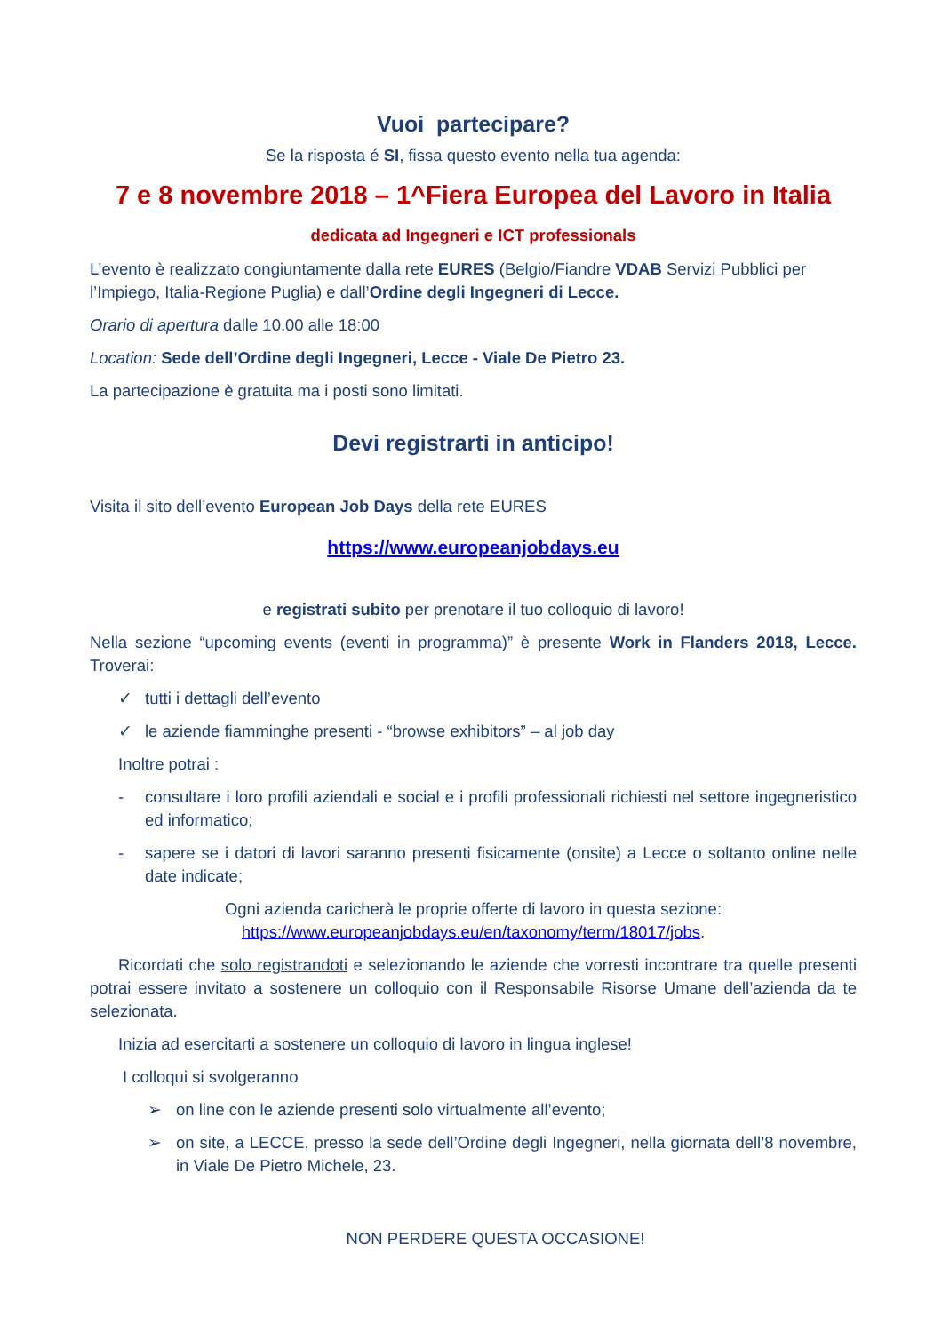Vuoi partecipare?
Se la risposta é SI, fissa questo evento nella tua agenda:
7 e 8 novembre 2018 – 1^Fiera Europea del Lavoro in Italia
dedicata ad Ingegneri e ICT professionals
L’evento è realizzato congiuntamente dalla rete EURES (Belgio/Fiandre VDAB Servizi Pubblici per l’Impiego, Italia-Regione Puglia) e dall’Ordine degli Ingegneri di Lecce.
Orario di apertura dalle 10.00 alle 18:00
Location: Sede dell’Ordine degli Ingegneri, Lecce - Viale De Pietro 23.
La partecipazione è gratuita ma i posti sono limitati.
Devi registrarti in anticipo!
Visita il sito dell’evento European Job Days della rete EURES
https://www.europeanjobdays.eu
e registrati subito per prenotare il tuo colloquio di lavoro!
Nella sezione “upcoming events (eventi in programma)” è presente Work in Flanders 2018, Lecce. Troverai:
✓ tutti i dettagli dell’evento
✓ le aziende fiamminghe presenti - “browse exhibitors” – al job day
Inoltre potrai :
- consultare i loro profili aziendali e social e i profili professionali richiesti nel settore ingegneristico ed informatico;
- sapere se i datori di lavori saranno presenti fisicamente (onsite) a Lecce o soltanto online nelle date indicate;
Ogni azienda caricherà le proprie offerte di lavoro in questa sezione:
https://www.europeanjobdays.eu/en/taxonomy/term/18017/jobs.
Ricordati che solo registrandoti e selezionando le aziende che vorresti incontrare tra quelle presenti potrai essere invitato a sostenere un colloquio con il Responsabile Risorse Umane dell’azienda da te selezionata.
Inizia ad esercitarti a sostenere un colloquio di lavoro in lingua inglese!
I colloqui si svolgeranno
➢ on line con le aziende presenti solo virtualmente all’evento;
➢ on site, a LECCE, presso la sede dell’Ordine degli Ingegneri, nella giornata dell’8 novembre, in Viale De Pietro Michele, 23.
NON PERDERE QUESTA OCCASIONE!